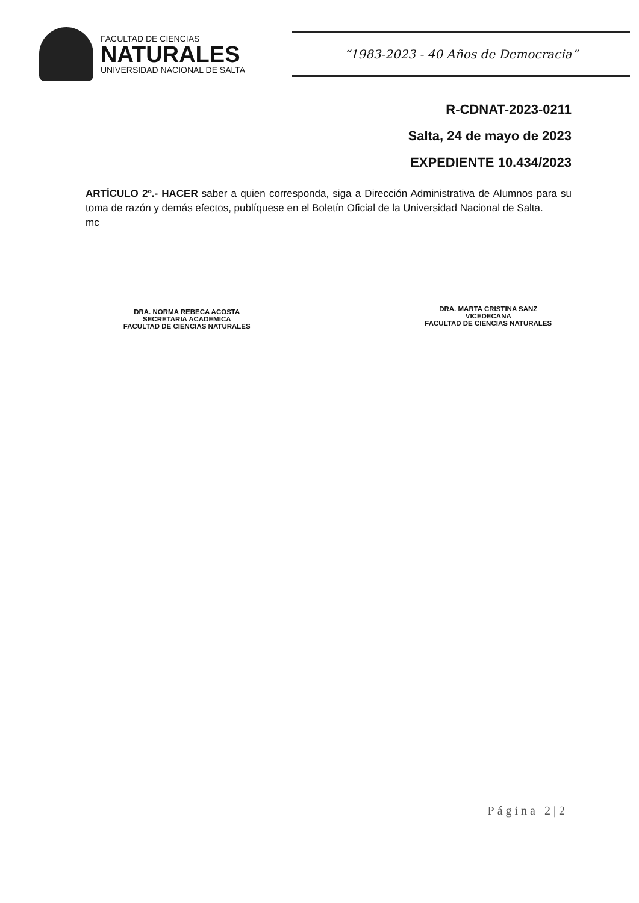FACULTAD DE CIENCIAS
NATURALES
UNIVERSIDAD NACIONAL DE SALTA
“1983-2023 - 40 Años de Democracia”
R-CDNAT-2023-0211
Salta, 24 de mayo de 2023
EXPEDIENTE 10.434/2023
ARTÍCULO 2º.- HACER saber a quien corresponda, siga a Dirección Administrativa de Alumnos para su toma de razón y demás efectos, publíquese en el Boletín Oficial de la Universidad Nacional de Salta.
mc
DRA. NORMA REBECA ACOSTA
SECRETARIA ACADEMICA
FACULTAD DE CIENCIAS NATURALES
DRA. MARTA CRISTINA SANZ
VICEDECANA
FACULTAD DE CIENCIAS NATURALES
Página 2|2